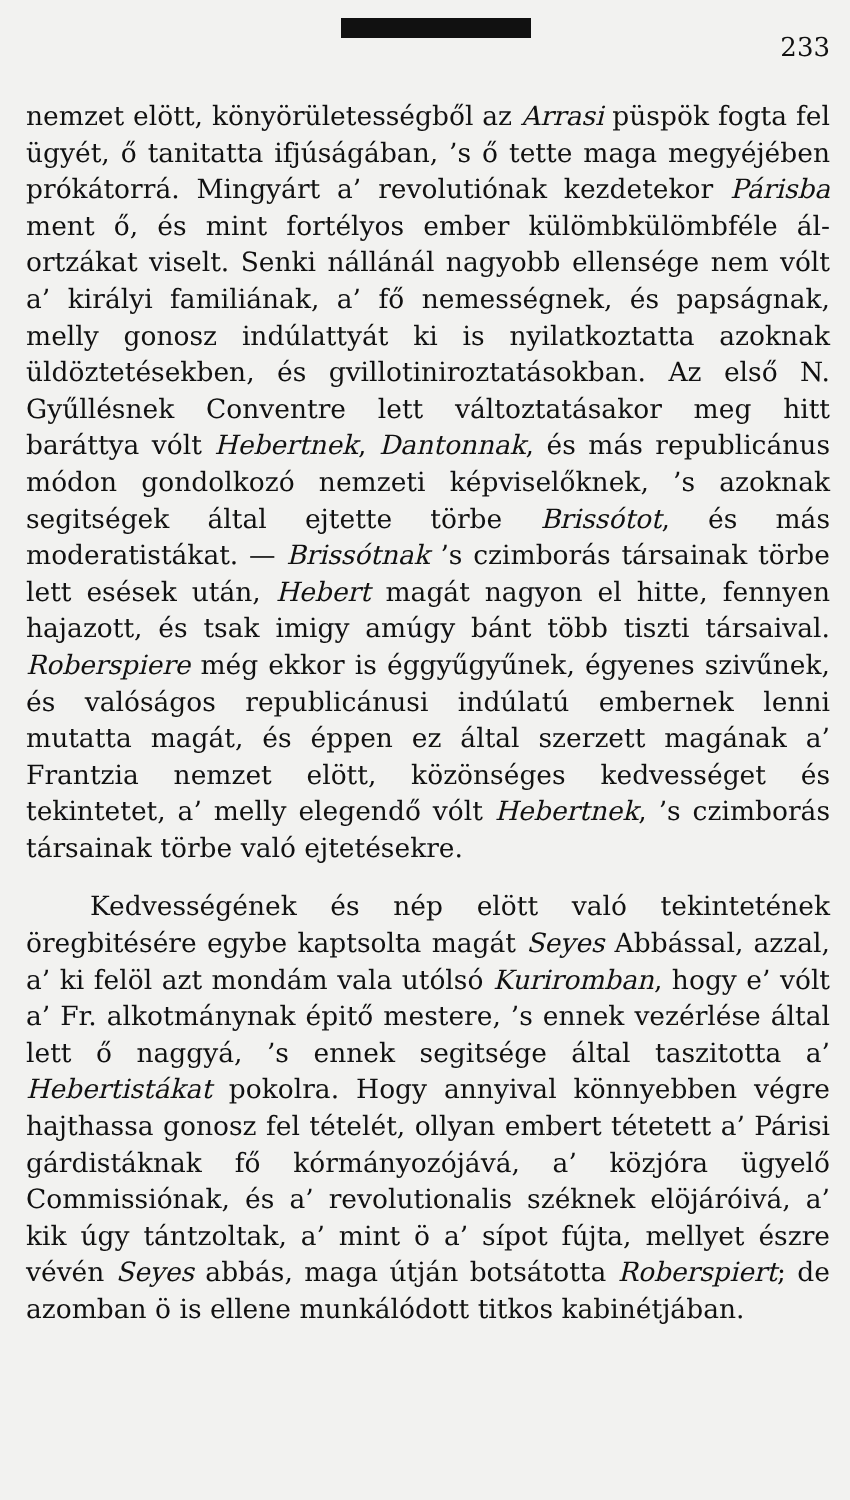233
nemzet elött, könyörületességből az Arrasi püspök fogta fel ügyét, ő tanitatta ifjúságában, ’s ő tette maga megyéjében prókátorrá. Mingyárt a’ revolutiónak kezdetekor Párisba ment ő, és mint fortélyos ember külömbkülömbféle ál-ortzákat viselt. Senki nállánál nagyobb ellensége nem vólt a’ királyi familiának, a’ fő nemességnek, és papságnak, melly gonosz indúlattyát ki is nyilatkoztatta azoknak üldöztetésekben, és gvillotiniroztatásokban. Az első N. Gyűllésnek Conventre lett változtatásakor meg hitt baráttya vólt Hebertnek, Dantonnak, és más republicánus módon gondolkozó nemzeti képviselőknek, ’s azoknak segitségek által ejtette törbe Brissótot, és más moderatistákat. — Brissótnak ’s czimborás társainak törbe lett esések után, Hebert magát nagyon el hitte, fennyen hajazott, és tsak imigy amúgy bánt több tiszti társaival. Roberspiere még ekkor is éggyűgyűnek, égyenes szivűnek, és valóságos republicánusi indúlatú embernek lenni mutatta magát, és éppen ez által szerzett magának a’ Frantzia nemzet elött, közönséges kedvességet és tekintetet, a’ melly elegendő vólt Hebertnek, ’s czimborás társainak törbe való ejtetésekre.
Kedvességének és nép elött való tekintetének öregbitésére egybe kaptsolta magát Seyes Abbással, azzal, a’ ki felöl azt mondám vala utólsó Kuriromban, hogy e’ vólt a’ Fr. alkotmánynak épitő mestere, ’s ennek vezérlése által lett ő naggyá, ’s ennek segitsége által taszitotta a’ Hebertistákat pokolra. Hogy annyival könnyebben végre hajthassa gonosz fel tételét, ollyan embert tétetett a’ Párisi gárdistáknak fő kórmányozójává, a’ közjóra ügyelő Commissiónak, és a’ revolutionalis széknek elöjáróivá, a’ kik úgy tántzoltak, a’ mint ö a’ sípot fújta, mellyet észre vévén Seyes abbás, maga útján botsátotta Roberspiert; de azomban ö is ellene munkálódott titkos kabinétjában.